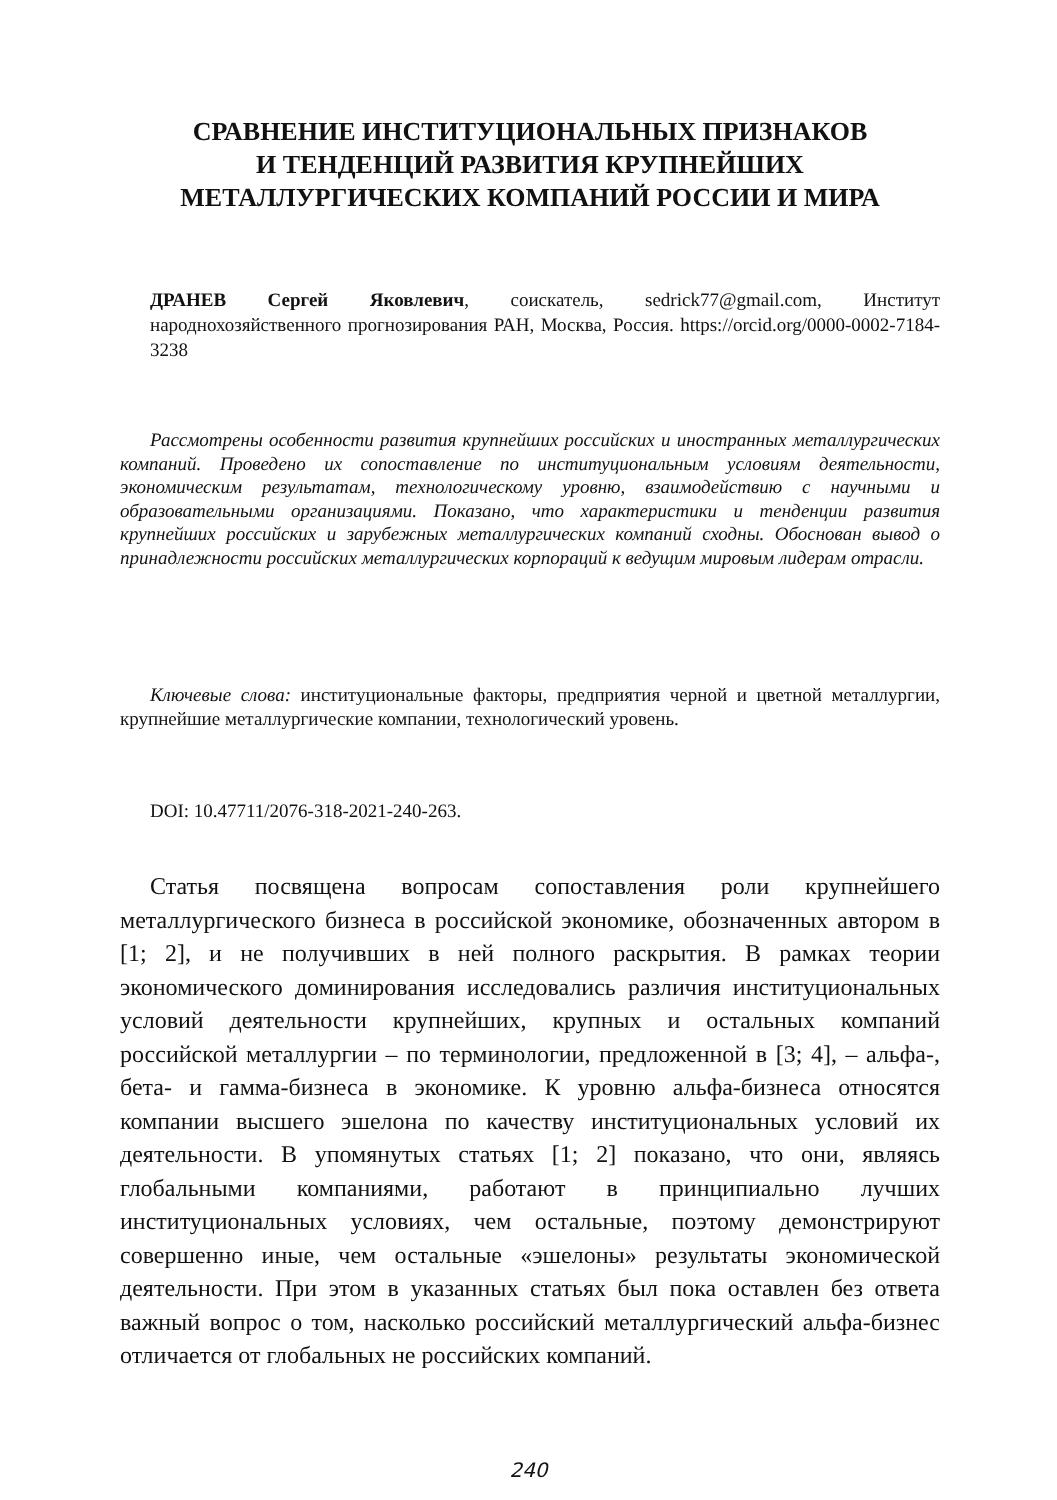СРАВНЕНИЕ ИНСТИТУЦИОНАЛЬНЫХ ПРИЗНАКОВ
И ТЕНДЕНЦИЙ РАЗВИТИЯ КРУПНЕЙШИХ
МЕТАЛЛУРГИЧЕСКИХ КОМПАНИЙ РОССИИ И МИРА
ДРАНЕВ Сергей Яковлевич, соискатель, sedrick77@gmail.com, Институт народнохозяйственного прогнозирования РАН, Москва, Россия. https://orcid.org/0000-0002-7184-3238
Рассмотрены особенности развития крупнейших российских и иностранных металлургических компаний. Проведено их сопоставление по институциональным условиям деятельности, экономическим результатам, технологическому уровню, взаимодействию с научными и образовательными организациями. Показано, что характеристики и тенденции развития крупнейших российских и зарубежных металлургических компаний сходны. Обоснован вывод о принадлежности российских металлургических корпораций к ведущим мировым лидерам отрасли.
Ключевые слова: институциональные факторы, предприятия черной и цветной металлургии, крупнейшие металлургические компании, технологический уровень.
DOI: 10.47711/2076-318-2021-240-263.
Статья посвящена вопросам сопоставления роли крупнейшего металлургического бизнеса в российской экономике, обозначенных автором в [1; 2], и не получивших в ней полного раскрытия. В рамках теории экономического доминирования исследовались различия институциональных условий деятельности крупнейших, крупных и остальных компаний российской металлургии – по терминологии, предложенной в [3; 4], – альфа-, бета- и гамма-бизнеса в экономике. К уровню альфа-бизнеса относятся компании высшего эшелона по качеству институциональных условий их деятельности. В упомянутых статьях [1; 2] показано, что они, являясь глобальными компаниями, работают в принципиально лучших институциональных условиях, чем остальные, поэтому демонстрируют совершенно иные, чем остальные «эшелоны» результаты экономической деятельности. При этом в указанных статьях был пока оставлен без ответа важный вопрос о том, насколько российский металлургический альфа-бизнес отличается от глобальных не российских компаний.
240